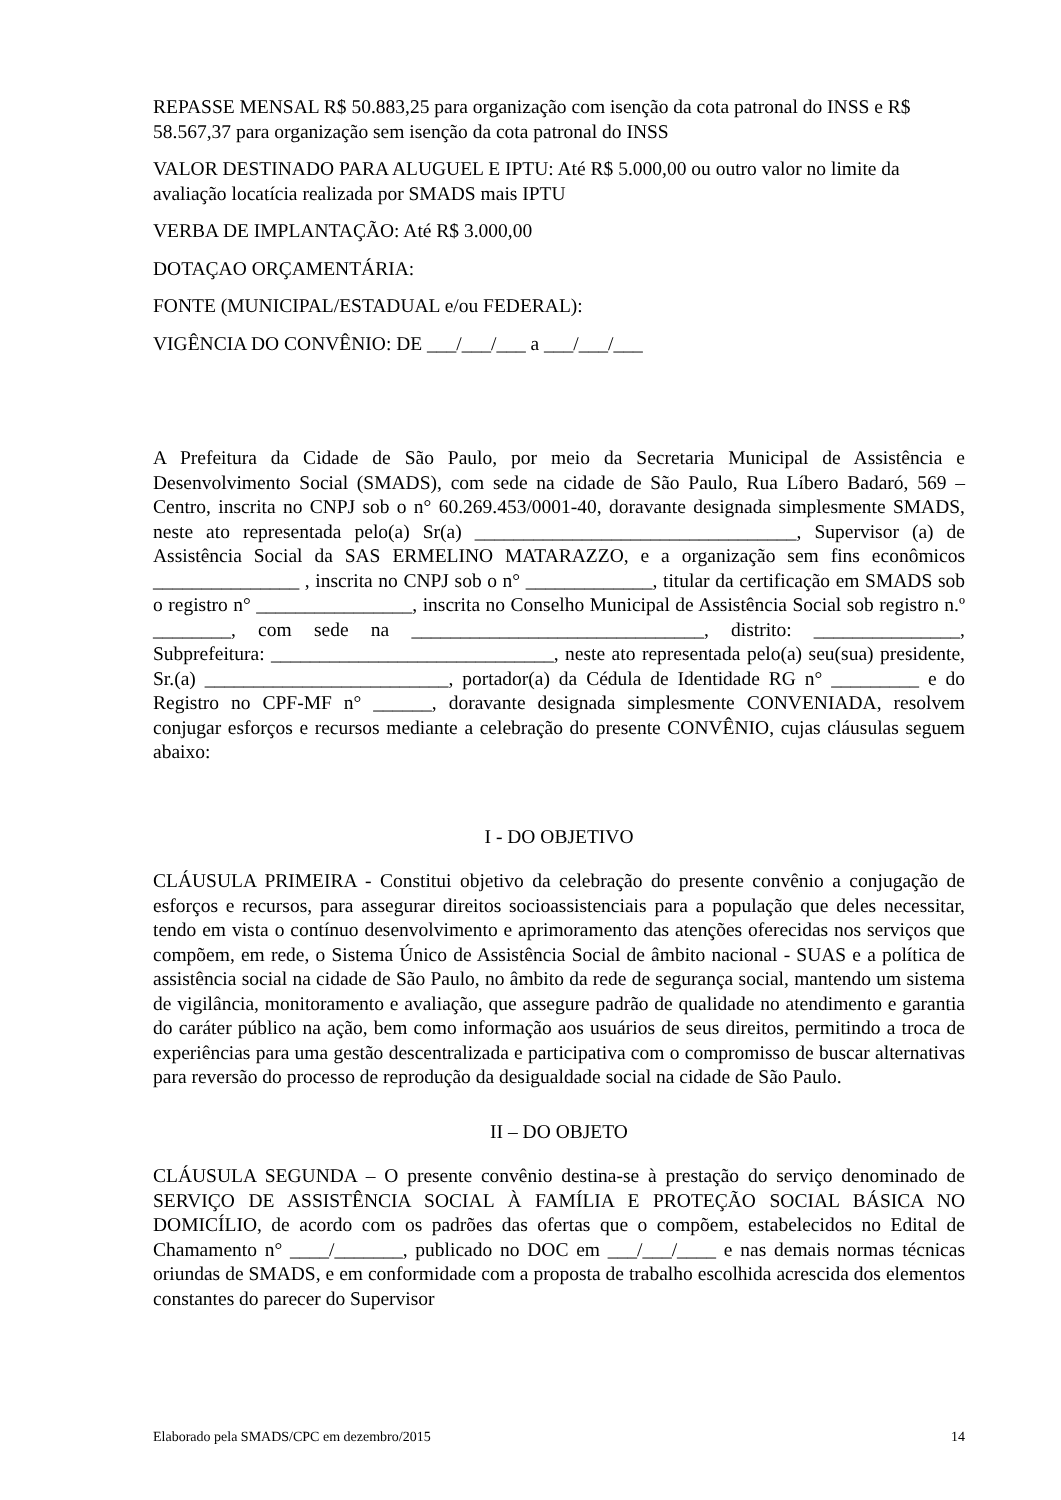REPASSE MENSAL R$ 50.883,25 para organização com isenção da cota patronal do INSS e R$ 58.567,37 para organização sem isenção da cota patronal do INSS
VALOR DESTINADO PARA ALUGUEL E IPTU: Até R$ 5.000,00 ou outro valor no limite da avaliação locatícia realizada por SMADS mais IPTU
VERBA DE IMPLANTAÇÃO: Até R$ 3.000,00
DOTAÇAO ORÇAMENTÁRIA:
FONTE (MUNICIPAL/ESTADUAL e/ou FEDERAL):
VIGÊNCIA DO CONVÊNIO: DE ___/___/___ a ___/___/___
A Prefeitura da Cidade de São Paulo, por meio da Secretaria Municipal de Assistência e Desenvolvimento Social (SMADS), com sede na cidade de São Paulo, Rua Líbero Badaró, 569 – Centro, inscrita no CNPJ sob o n° 60.269.453/0001-40, doravante designada simplesmente SMADS, neste ato representada pelo(a) Sr(a) _________________________________, Supervisor (a) de Assistência Social da SAS ERMELINO MATARAZZO, e a organização sem fins econômicos _______________ , inscrita no CNPJ sob o n° _____________, titular da certificação em SMADS sob o registro n° ________________, inscrita no Conselho Municipal de Assistência Social sob registro n.º ________, com sede na ______________________________, distrito: _______________, Subprefeitura: _____________________________, neste ato representada pelo(a) seu(sua) presidente, Sr.(a) _________________________, portador(a) da Cédula de Identidade RG n° _________ e do Registro no CPF-MF n° ______, doravante designada simplesmente CONVENIADA, resolvem conjugar esforços e recursos mediante a celebração do presente CONVÊNIO, cujas cláusulas seguem abaixo:
I - DO OBJETIVO
CLÁUSULA PRIMEIRA - Constitui objetivo da celebração do presente convênio a conjugação de esforços e recursos, para assegurar direitos socioassistenciais para a população que deles necessitar, tendo em vista o contínuo desenvolvimento e aprimoramento das atenções oferecidas nos serviços que compõem, em rede, o Sistema Único de Assistência Social de âmbito nacional - SUAS e a política de assistência social na cidade de São Paulo, no âmbito da rede de segurança social, mantendo um sistema de vigilância, monitoramento e avaliação, que assegure padrão de qualidade no atendimento e garantia do caráter público na ação, bem como informação aos usuários de seus direitos, permitindo a troca de experiências para uma gestão descentralizada e participativa com o compromisso de buscar alternativas para reversão do processo de reprodução da desigualdade social na cidade de São Paulo.
II – DO OBJETO
CLÁUSULA SEGUNDA – O presente convênio destina-se à prestação do serviço denominado de SERVIÇO DE ASSISTÊNCIA SOCIAL À FAMÍLIA E PROTEÇÃO SOCIAL BÁSICA NO DOMICÍLIO, de acordo com os padrões das ofertas que o compõem, estabelecidos no Edital de Chamamento n° ____/_______, publicado no DOC em ___/___/____ e nas demais normas técnicas oriundas de SMADS, e em conformidade com a proposta de trabalho escolhida acrescida dos elementos constantes do parecer do Supervisor
Elaborado pela SMADS/CPC em dezembro/2015 14